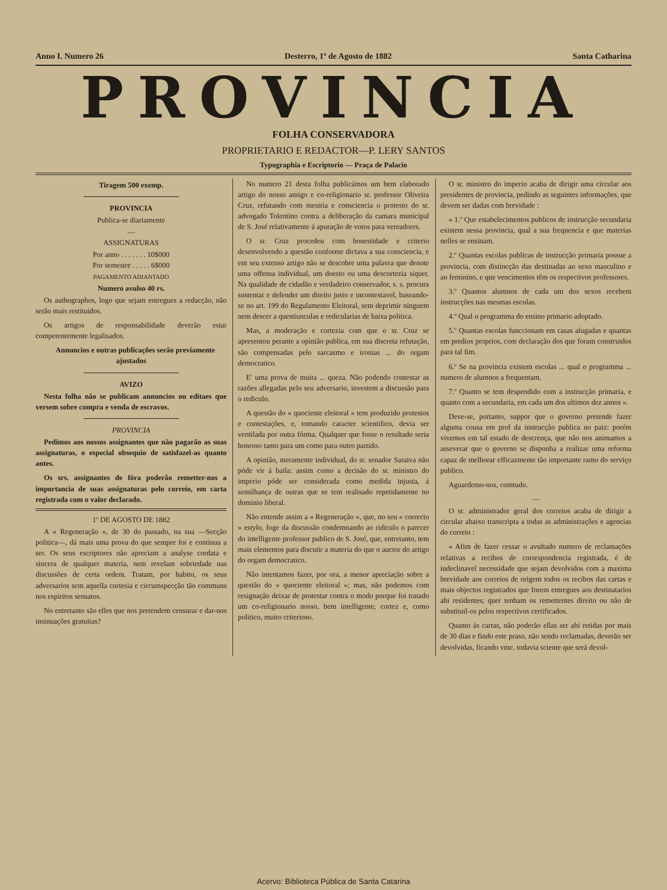Anno I. Numero 26 Desterro, 1º de Agosto de 1882 Santa Catharina
PROVINCIA
FOLHA CONSERVADORA
PROPRIETARIO E REDACTOR—P. LERY SANTOS
Typographia e Escriptorio — Praça de Palacio
Tiragem 500 exemp.
PROVINCIA
Publica-se diariamente
—
ASSIGNATURAS
Por anno . . . . . . . 10$000
Por semestre . . . . . 6$000
PAGAMENTO ADIANTADO
Numero avulso 40 rs.
Os authographos, logo que sejam entregues a redacção, não serão mais restituidos.
Os artigos de responsabilidade deverão estar competentemente legalisados.
Annuncios e outras publicações serão previamente ajustados
AVIZO
Nesta folha não se publicam annuncios ou editaes que versem sobre compra e venda de escravos.
PROVINCIA
Pedimos aos nossos assignantes que não pagarão as suas assignaturas, o especial obsequio de satisfazel-as quanto antes.
Os srs. assignantes de fóra poderão remetter-nos a importancia de suas assignaturas pelo correio, em carta registrada com o valor declarado.
1º DE AGOSTO DE 1882
A « Regeneração », de 30 do passado, na sua —Secção politica—, dá mais uma prova do que sempre foi e continua a ser. Os seus escriptores não apreciam a analyse cordata e sincera de qualquer materia, nem revelam sobriedade nas discussões de certa ordem. Tratam, por habito, os seus adversarios sem aquella cortesia e circumspecção tão communs nos espiritos sensatos.
No entretanto são elles que nos pretendem censurar e dar-nos insinuações gratuitas?
No numero 21 desta folha publicámos um bem elaborado artigo do nosso amigo e co-religionario sr. professor Oliveira Cruz, refutando com mestria e consciencia o protesto do sr. advogado Tolentino contra a deliberação da camara municipal de S. José relativamente á apuração de votos para vereadores.
O sr. Cruz procedeu com honestidade e criterio desenvolvendo a questão conforme dictava a sua consciencia, e em seu extenso artigo não se descobre uma palavra que denote uma offensa individual, um doesto ou uma descortezia siquer. Na qualidade de cidadão e verdadeiro conservador, s. s. procura sustentar e defender um direito justo e incontestavel, baseando-se no art. 199 do Regulamento Eleitoral, sem deprimir ninguem nem descer a questiunculas e redicularias de baixa politica.
Mas, a moderação e cortezia com que o sr. Cruz se apresentou perante a opinião publica, em sua discreta refutação, são compensadas pelo sarcasmo e ironias ... do orgam democratico.
E' uma prova de muita ... queza. Não podendo contestar as razões allegadas pelo seu adversario, investem a discussão para o rediculo.
A questão do « quociente eleitoral » tem produzido protestos e contestações, e, tomando caracter scientifico, devia ser ventilada por outra fórma. Qualquer que fosse o resultado seria honroso tanto para um como para outro partido.
A opinião, meramente individual, do sr. senador Saraiva não póde vir á baila: assim como a decisão do sr. ministro do imperio póde ser considerada como medida injusta, á semilhança de outras que se tem realisado repetidamente no dominio liberal.
Não entende assim a « Regeneração », que, no seu « correcto » estylo, foge da discussão condemnando ao ridiculo o parecer do intelligente professor publico de S. José, que, entretanto, tem mais elementos para discutir a materia do que o auctor do artigo do orgam democratico.
Não intentamos fazer, por ora, a menor apreciação sobre a questão do « quociente eleitoral »; mas, não podemos com resignação deixar de protestar contra o modo porque foi tratado um co-religionario nosso, bem intelligente, cortez e, como politico, muito criterioso.
O sr. ministro do imperio acaba de dirigir uma circular aos presidentes de provincia, pedindo as seguintes informações, que devem ser dadas com brevidade :
« 1.º Que estabelecimentos publicos de instrucção secundaria existem nessa provincia, qual a sua frequencia e que materias nelles se ensinam.
2.º Quantas escolas publicas de instrucção primaria possue a provincia, com distincção das destinadas ao sexo masculino e ao feminino, e que vencimentos têm os respectivos professores.
3.º Quantos alumnos de cada um dos sexos recebem instrucções nas mesmas escolas.
4.º Qual o programma do ensino primario adoptado.
5.º Quantas escolas funccionam em casas alugadas e quantas em predios proprios, com declaração dos que foram construidos para tal fim.
6.º Se na provincia existem escolas ... qual o programma ... numero de alumnos a frequentam.
7.º Quanto se tem despendido com a instrucção primaria, e quanto com a secundaria, em cada um dos ultimos dez annos ».
Deve-se, portanto, suppor que o governo pretende fazer alguma cousa em prol da instrucção publica no paiz: porém vivemos em tal estado de descrença, que não nos animamos a asseverar que o governo se disponha a realizar uma reforma capaz de melhorar efficazmente tão importante ramo do serviço publico.
Aguardemo-nos, comtudo.
—
O sr. administrador geral dos correios acaba de dirigir a circular abaixo transcripta a todas as administrações e agencias do correio :
« Afim de fazer cessar o avultado numero de reclamações relativas a recibos de correspondencia registrada, é de indeclinavel necessidade que sejam devolvidos com a maxima brevidade aos correios de origem todos os recibos das cartas e mais objectos registrados que forem entregues aos destinatarios ahi residentes; quer tenham os remettentes direito ou não de substituil-os pelos respectivos certificados.
Quanto ás cartas, não poderão ellas ser ahi retidas por mais de 30 dias e findo este praso, não sendo reclamadas, deverão ser devolvidas, ficando vmc. todavia sciente que será devol-
Acervo: Biblioteca Pública de Santa Catarina